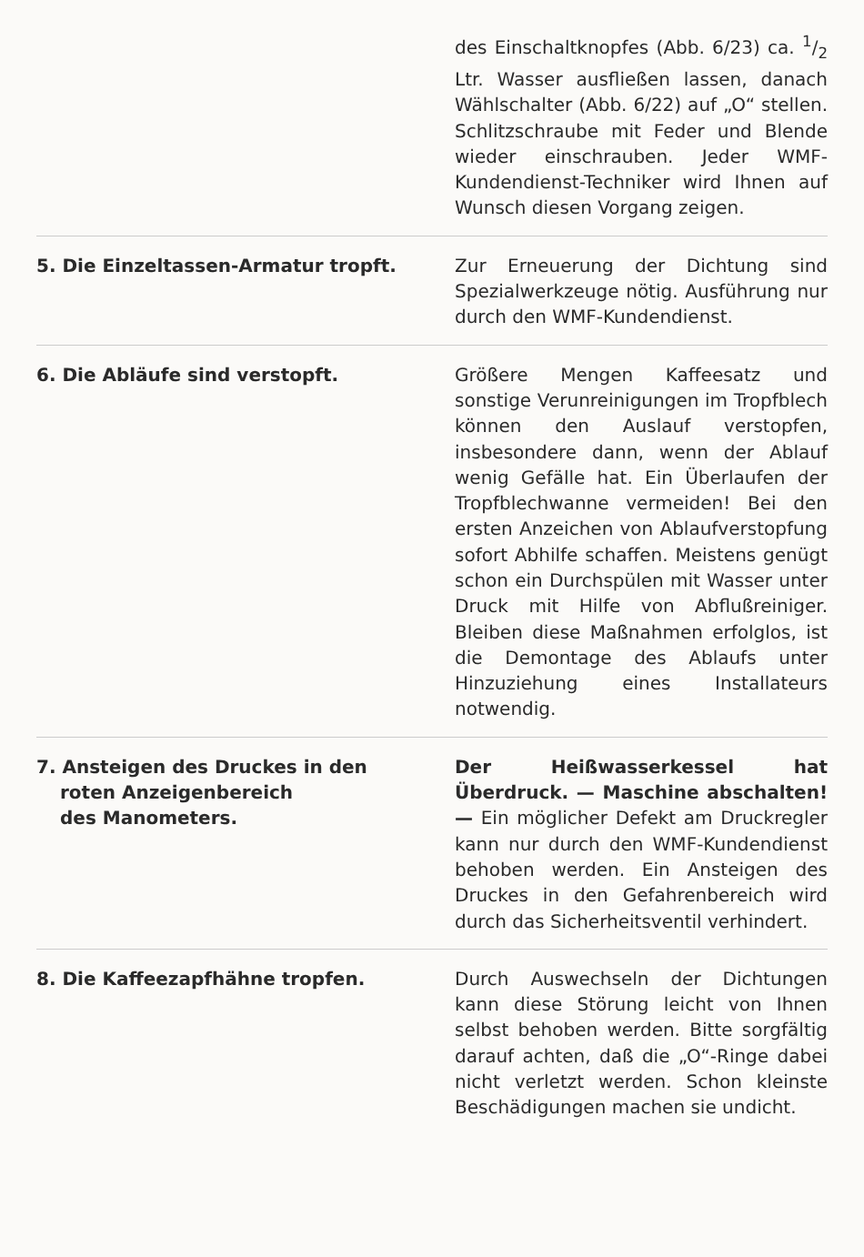des Einschaltknopfes (Abb. 6/23) ca. 1/2 Ltr. Wasser ausfließen lassen, danach Wählschalter (Abb. 6/22) auf „O“ stellen. Schlitzschraube mit Feder und Blende wieder einschrauben. Jeder WMF-Kundendienst-Techniker wird Ihnen auf Wunsch diesen Vorgang zeigen.
5. Die Einzeltassen-Armatur tropft. Zur Erneuerung der Dichtung sind Spezialwerkzeuge nötig. Ausführung nur durch den WMF-Kundendienst.
6. Die Abläufe sind verstopft. Größere Mengen Kaffeesatz und sonstige Verunreinigungen im Tropfblech können den Auslauf verstopfen, insbesondere dann, wenn der Ablauf wenig Gefälle hat. Ein Überlaufen der Tropfblechwanne vermeiden! Bei den ersten Anzeichen von Ablaufverstopfung sofort Abhilfe schaffen. Meistens genügt schon ein Durchspülen mit Wasser unter Druck mit Hilfe von Abflußreiniger. Bleiben diese Maßnahmen erfolglos, ist die Demontage des Ablaufs unter Hinzuziehung eines Installateurs notwendig.
7. Ansteigen des Druckes in den
roten Anzeigenbereich
des Manometers.
Der Heißwasserkessel hat Überdruck. — Maschine abschalten! — Ein möglicher Defekt am Druckregler kann nur durch den WMF-Kundendienst behoben werden. Ein Ansteigen des Druckes in den Gefahrenbereich wird durch das Sicherheitsventil verhindert.
8. Die Kaffeezapfhähne tropfen. Durch Auswechseln der Dichtungen kann diese Störung leicht von Ihnen selbst behoben werden. Bitte sorgfältig darauf achten, daß die „O“-Ringe dabei nicht verletzt werden. Schon kleinste Beschädigungen machen sie undicht.